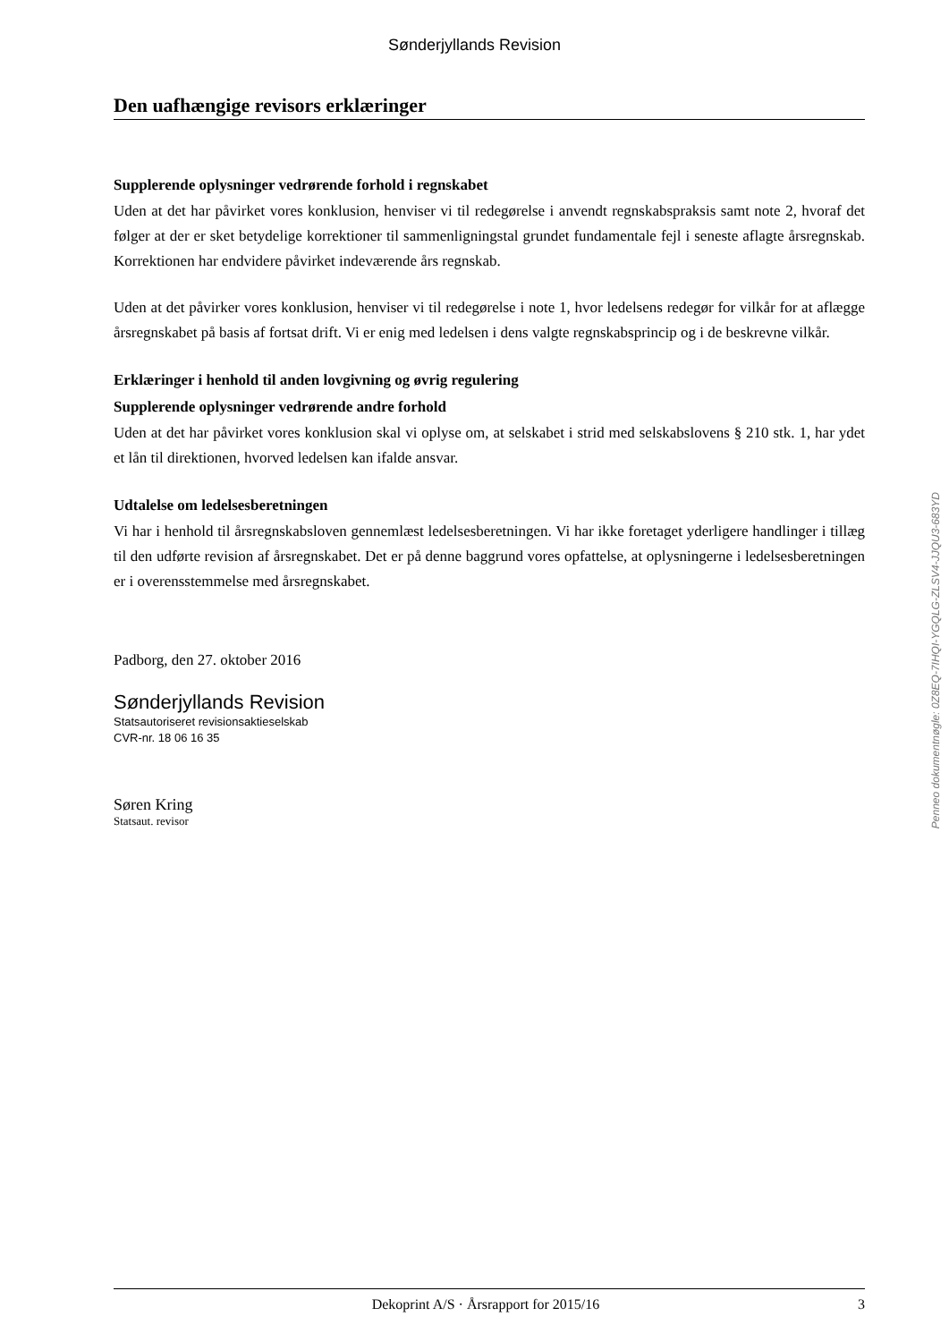Sønderjyllands Revision
Den uafhængige revisors erklæringer
Supplerende oplysninger vedrørende forhold i regnskabet
Uden at det har påvirket vores konklusion, henviser vi til redegørelse i anvendt regnskabspraksis samt note 2, hvoraf det følger at der er sket betydelige korrektioner til sammenligningstal grundet fundamentale fejl i seneste aflagte årsregnskab. Korrektionen har endvidere påvirket indeværende års regnskab.
Uden at det påvirker vores konklusion, henviser vi til redegørelse i note 1, hvor ledelsens redegør for vilkår for at aflægge årsregnskabet på basis af fortsat drift. Vi er enig med ledelsen i dens valgte regnskabsprincip og i de beskrevne vilkår.
Erklæringer i henhold til anden lovgivning og øvrig regulering
Supplerende oplysninger vedrørende andre forhold
Uden at det har påvirket vores konklusion skal vi oplyse om, at selskabet i strid med selskabslovens § 210 stk. 1, har ydet et lån til direktionen, hvorved ledelsen kan ifalde ansvar.
Udtalelse om ledelsesberetningen
Vi har i henhold til årsregnskabsloven gennemlæst ledelsesberetningen. Vi har ikke foretaget yderligere handlinger i tillæg til den udførte revision af årsregnskabet. Det er på denne baggrund vores opfattelse, at oplysningerne i ledelsesberetningen er i overensstemmelse med årsregnskabet.
Padborg, den 27. oktober 2016
Sønderjyllands Revision
Statsautoriseret revisionsaktieselskab
CVR-nr. 18 06 16 35
Søren Kring
Statsaut. revisor
Penneo dokumentnøgle: 0Z8EQ-7IHQI-YGQLG-ZLSV4-JJQU3-683YD
Dekoprint A/S · Årsrapport for 2015/16 3